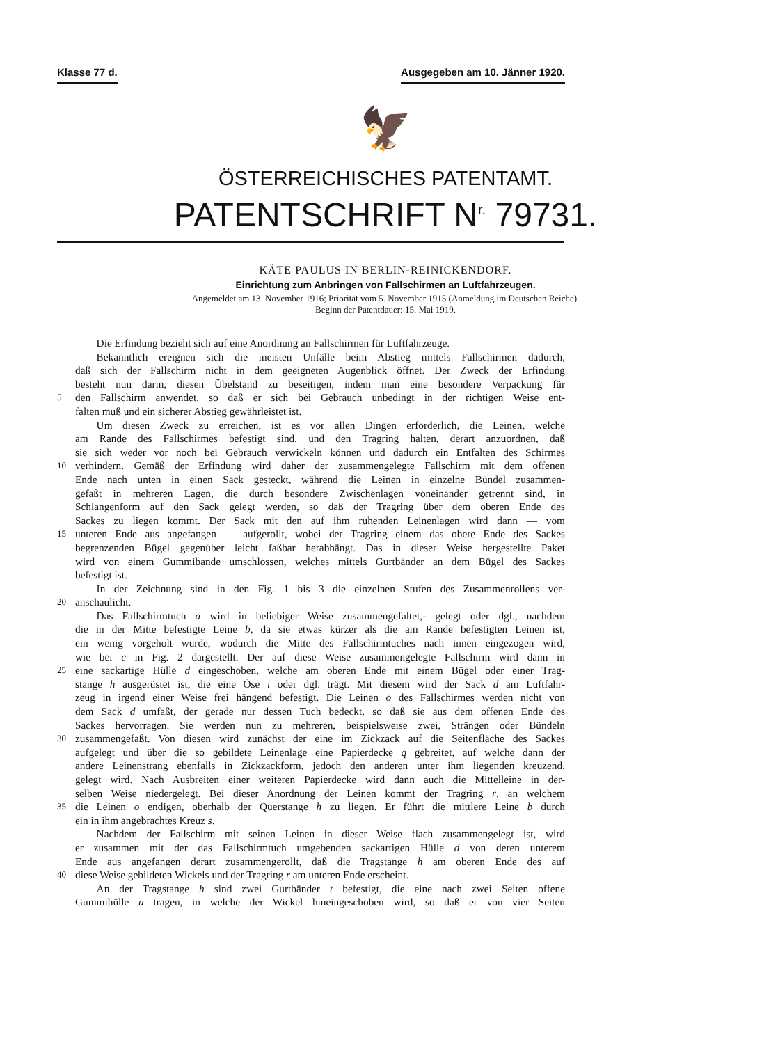Klasse 77 d. Ausgegeben am 10. Jänner 1920.
🦅
ÖSTERREICHISCHES PATENTAMT.
PATENTSCHRIFT N<sup>r.</sup> 79731.
KÄTE PAULUS IN BERLIN-REINICKENDORF.
Einrichtung zum Anbringen von Fallschirmen an Luftfahrzeugen.
Angemeldet am 13. November 1916; Priorität vom 5. November 1915 (Anmeldung im Deutschen Reiche).
Beginn der Patentdauer: 15. Mai 1919.
  Die Erfindung bezieht sich auf eine Anordnung an Fallschirmen für Luftfahrzeuge.
  Bekanntlich ereignen sich die meisten Unfälle beim Abstieg mittels Fallschirmen dadurch,
daß sich der Fallschirm nicht in dem geeigneten Augenblick öffnet. Der Zweck der Erfindung
besteht nun darin, diesen Übelstand zu beseitigen, indem man eine besondere Verpackung für
5 den Fallschirm anwendet, so daß er sich bei Gebrauch unbedingt in der richtigen Weise ent-
falten muß und ein sicherer Abstieg gewährleistet ist.
  Um diesen Zweck zu erreichen, ist es vor allen Dingen erforderlich, die Leinen, welche
am Rande des Fallschirmes befestigt sind, und den Tragring halten, derart anzuordnen, daß
sie sich weder vor noch bei Gebrauch verwickeln können und dadurch ein Entfalten des Schirmes
10 verhindern. Gemäß der Erfindung wird daher der zusammengelegte Fallschirm mit dem offenen
Ende nach unten in einen Sack gesteckt, während die Leinen in einzelne Bündel zusammen-
gefaßt in mehreren Lagen, die durch besondere Zwischenlagen voneinander getrennt sind, in
Schlangenform auf den Sack gelegt werden, so daß der Tragring über dem oberen Ende des
Sackes zu liegen kommt. Der Sack mit den auf ihm ruhenden Leinenlagen wird dann — vom
15 unteren Ende aus angefangen — aufgerollt, wobei der Tragring einem das obere Ende des Sackes
begrenzenden Bügel gegenüber leicht faßbar herabhängt. Das in dieser Weise hergestellte Paket
wird von einem Gummibande umschlossen, welches mittels Gurtbänder an dem Bügel des Sackes
befestigt ist.
  In der Zeichnung sind in den Fig. 1 bis 3 die einzelnen Stufen des Zusammenrollens ver-
20 anschaulicht.
  Das Fallschirmtuch a wird in beliebiger Weise zusammengefaltet,- gelegt oder dgl., nachdem
die in der Mitte befestigte Leine b, da sie etwas kürzer als die am Rande befestigten Leinen ist,
ein wenig vorgeholt wurde, wodurch die Mitte des Fallschirmtuches nach innen eingezogen wird,
wie bei c in Fig. 2 dargestellt. Der auf diese Weise zusammengelegte Fallschirm wird dann in
25 eine sackartige Hülle d eingeschoben, welche am oberen Ende mit einem Bügel oder einer Trag-
stange h ausgerüstet ist, die eine Öse i oder dgl. trägt. Mit diesem wird der Sack d am Luftfahr-
zeug in irgend einer Weise frei hängend befestigt. Die Leinen o des Fallschirmes werden nicht von
dem Sack d umfaßt, der gerade nur dessen Tuch bedeckt, so daß sie aus dem offenen Ende des
Sackes hervorragen. Sie werden nun zu mehreren, beispielsweise zwei, Strängen oder Bündeln
30 zusammengefaßt. Von diesen wird zunächst der eine im Zickzack auf die Seitenfläche des Sackes
aufgelegt und über die so gebildete Leinenlage eine Papierdecke q gebreitet, auf welche dann der
andere Leinenstrang ebenfalls in Zickzackform, jedoch den anderen unter ihm liegenden kreuzend,
gelegt wird. Nach Ausbreiten einer weiteren Papierdecke wird dann auch die Mittelleine in der-
selben Weise niedergelegt. Bei dieser Anordnung der Leinen kommt der Tragring r, an welchem
35 die Leinen o endigen, oberhalb der Querstange h zu liegen. Er führt die mittlere Leine b durch
ein in ihm angebrachtes Kreuz s.
  Nachdem der Fallschirm mit seinen Leinen in dieser Weise flach zusammengelegt ist, wird
er zusammen mit der das Fallschirmtuch umgebenden sackartigen Hülle d von deren unterem
Ende aus angefangen derart zusammengerollt, daß die Tragstange h am oberen Ende des auf
40 diese Weise gebildeten Wickels und der Tragring r am unteren Ende erscheint.
  An der Tragstange h sind zwei Gurtbänder t befestigt, die eine nach zwei Seiten offene
Gummihülle u tragen, in welche der Wickel hineingeschoben wird, so daß er von vier Seiten